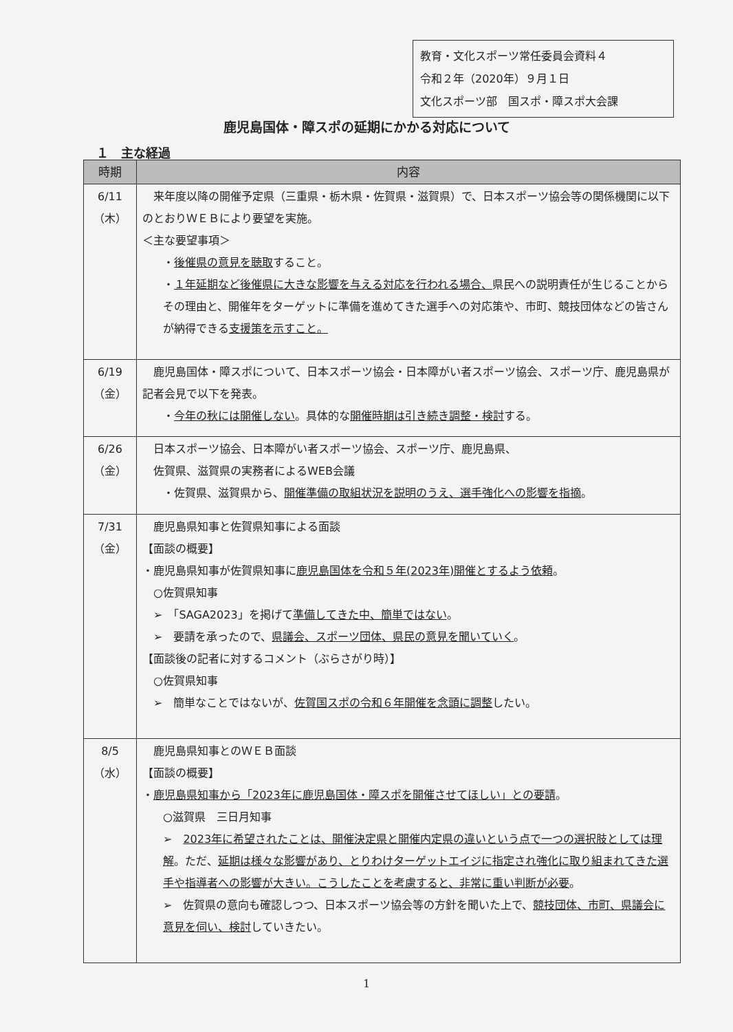教育・文化スポーツ常任委員会資料４
令和２年（2020年）９月１日
文化スポーツ部　国スポ・障スポ大会課
鹿児島国体・障スポの延期にかかる対応について
１　主な経過
| 時期 | 内容 |
| --- | --- |
| 6/11 （木） | 来年度以降の開催予定県（三重県・栃木県・佐賀県・滋賀県）で、日本スポーツ協会等の関係機関に以下のとおりＷＥＢにより要望を実施。 ＜主な要望事項＞ ・ 後催県の意見を聴取 すること。 ・ １年延期など後催県に大きな影響を与える対応を行われる場合、 県民への説明責任が生じることからその理由と、開催年をターゲットに準備を進めてきた選手への対応策や、市町、競技団体などの皆さんが納得できる 支援策を示すこと。 |
| 6/19 （金） | 鹿児島国体・障スポについて、日本スポーツ協会・日本障がい者スポーツ協会、スポーツ庁、鹿児島県が記者会見で以下を発表。 ・ 今年の秋には開催しない 。具体的な 開催時期は引き続き調整・検討 する。 |
| 6/26 （金） | 日本スポーツ協会、日本障がい者スポーツ協会、スポーツ庁、鹿児島県、 佐賀県、滋賀県の実務者によるWEB会議 ・佐賀県、滋賀県から、 開催準備の取組状況を説明のうえ、選手強化への影響を指摘 。 |
| 7/31 （金） | 鹿児島県知事と佐賀県知事による面談 【面談の概要】 ・鹿児島県知事が佐賀県知事に 鹿児島国体を令和５年(2023年)開催とするよう依頼 。 ○佐賀県知事 ➢ 「SAGA2023」を掲げて 準備してきた中、簡単ではない 。 ➢ 要請を承ったので、 県議会、スポーツ団体、県民の意見を聞いていく 。 【面談後の記者に対するコメント（ぶらさがり時）】 ○佐賀県知事 ➢ 簡単なことではないが、 佐賀国スポの令和６年開催を念頭に調整 したい。 |
| 8/5 （水） | 鹿児島県知事とのＷＥＢ面談 【面談の概要】 ・ 鹿児島県知事から「2023年に鹿児島国体・障スポを開催させてほしい」との要請 。 ○滋賀県 三日月知事 ➢ 2023年に希望されたことは、開催決定県と開催内定県の違いという点で一つの選択肢としては理解 。ただ、 延期は様々な影響があり、とりわけターゲットエイジに指定され強化に取り組まれてきた選手や指導者への影響が大きい。こうしたことを考慮すると、非常に重い判断が必要 。 ➢ 佐賀県の意向も確認しつつ、日本スポーツ協会等の方針を聞いた上で、 競技団体、市町、県議会に意見を伺い、検討 していきたい。 |
1